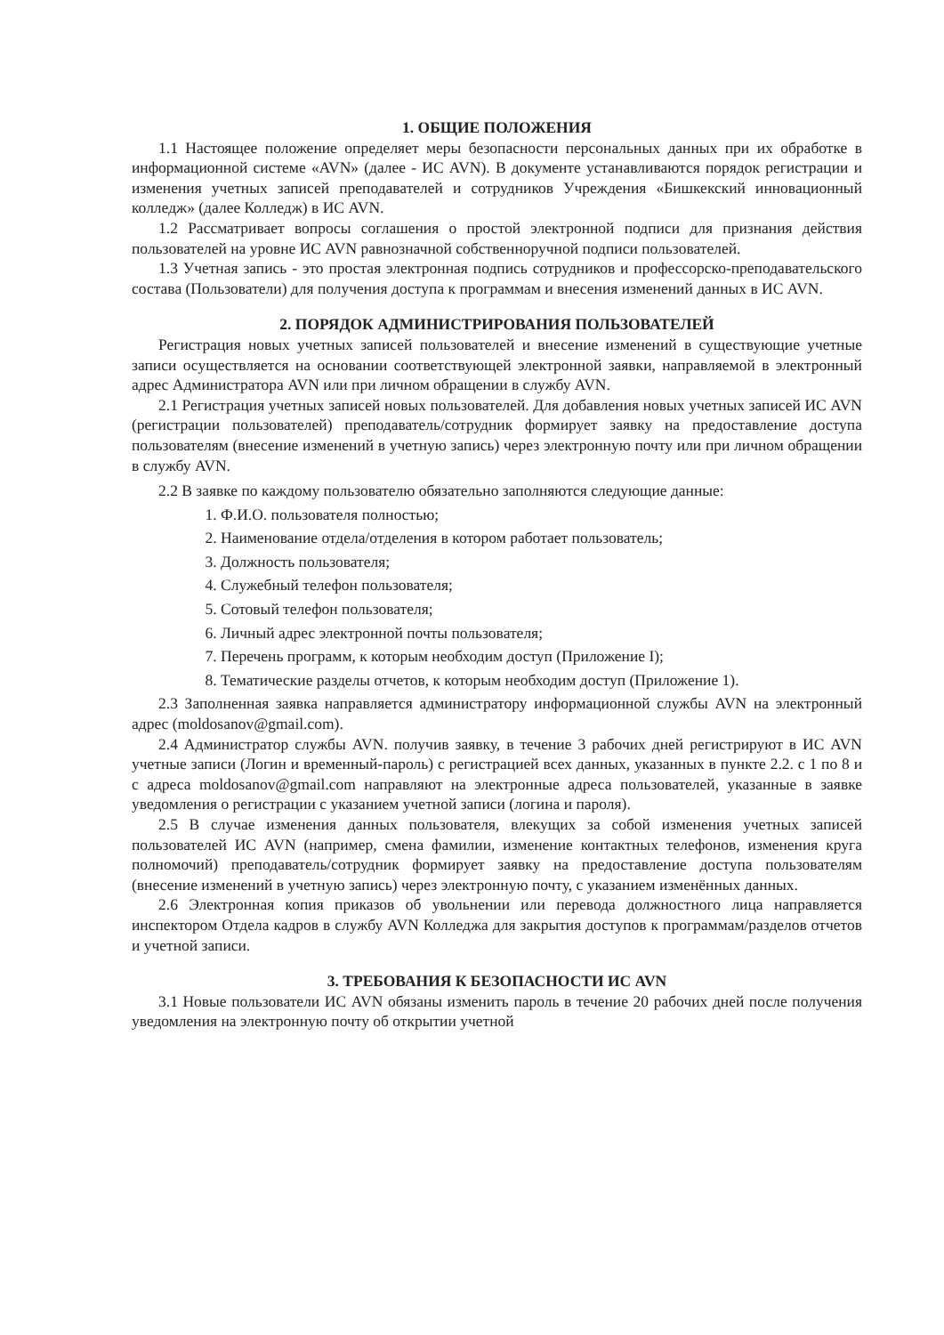1. ОБЩИЕ ПОЛОЖЕНИЯ
1.1 Настоящее положение определяет меры безопасности персональных данных при их обработке в информационной системе «AVN» (далее - ИС AVN). В документе устанавливаются порядок регистрации и изменения учетных записей преподавателей и сотрудников Учреждения «Бишкекский инновационный колледж» (далее Колледж) в ИС AVN.
1.2 Рассматривает вопросы соглашения о простой электронной подписи для признания действия пользователей на уровне ИС AVN равнозначной собственноручной подписи пользователей.
1.3 Учетная запись - это простая электронная подпись сотрудников и профессорско-преподавательского состава (Пользователи) для получения доступа к программам и внесения изменений данных в ИС AVN.
2. ПОРЯДОК АДМИНИСТРИРОВАНИЯ ПОЛЬЗОВАТЕЛЕЙ
Регистрация новых учетных записей пользователей и внесение изменений в существующие учетные записи осуществляется на основании соответствующей электронной заявки, направляемой в электронный адрес Администратора AVN или при личном обращении в службу AVN.
2.1 Регистрация учетных записей новых пользователей. Для добавления новых учетных записей ИС AVN (регистрации пользователей) преподаватель/сотрудник формирует заявку на предоставление доступа пользователям (внесение изменений в учетную запись) через электронную почту или при личном обращении в службу AVN.
2.2 В заявке по каждому пользователю обязательно заполняются следующие данные:
1. Ф.И.О. пользователя полностью;
2. Наименование отдела/отделения в котором работает пользователь;
3. Должность пользователя;
4. Служебный телефон пользователя;
5. Сотовый телефон пользователя;
6. Личный адрес электронной почты пользователя;
7. Перечень программ, к которым необходим доступ (Приложение I);
8. Тематические разделы отчетов, к которым необходим доступ (Приложение 1).
2.3 Заполненная заявка направляется администратору информационной службы AVN на электронный адрес (moldosanov@gmail.com).
2.4 Администратор службы AVN. получив заявку, в течение 3 рабочих дней регистрируют в ИС AVN учетные записи (Логин и временный-пароль) с регистрацией всех данных, указанных в пункте 2.2. с 1 по 8 и с адреса moldosanov@gmail.com направляют на электронные адреса пользователей, указанные в заявке уведомления о регистрации с указанием учетной записи (логина и пароля).
2.5 В случае изменения данных пользователя, влекущих за собой изменения учетных записей пользователей ИС AVN (например, смена фамилии, изменение контактных телефонов, изменения круга полномочий) преподаватель/сотрудник формирует заявку на предоставление доступа пользователям (внесение изменений в учетную запись) через электронную почту, с указанием изменённых данных.
2.6 Электронная копия приказов об увольнении или перевода должностного лица направляется инспектором Отдела кадров в службу AVN Колледжа для закрытия доступов к программам/разделов отчетов и учетной записи.
3. ТРЕБОВАНИЯ К БЕЗОПАСНОСТИ ИС AVN
3.1 Новые пользователи ИС AVN обязаны изменить пароль в течение 20 рабочих дней после получения уведомления на электронную почту об открытии учетной